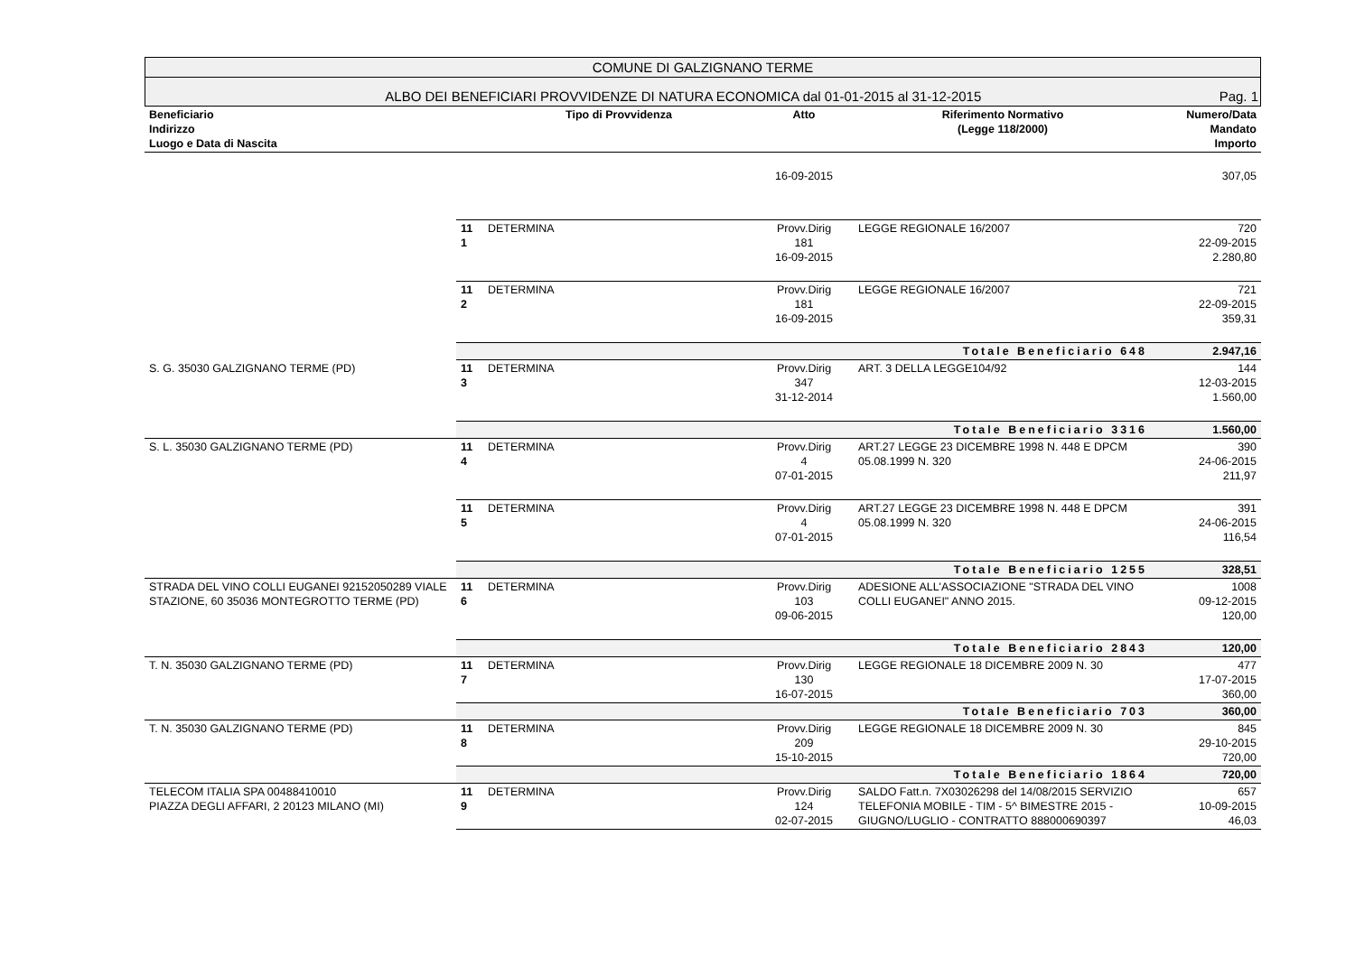COMUNE DI GALZIGNANO TERME
ALBO DEI BENEFICIARI PROVVIDENZE DI NATURA ECONOMICA dal 01-01-2015 al 31-12-2015 Pag. 1
| Beneficiario Indirizzo Luogo e Data di Nascita | | Tipo di Provvidenza | Atto | Riferimento Normativo (Legge 118/2000) | Numero/Data Mandato Importo |
| --- | --- | --- | --- | --- | --- |
| | | | 16-09-2015 | | 307,05 |
| | 11 1 | DETERMINA | Provv.Dirig 181 16-09-2015 | LEGGE REGIONALE 16/2007 | 720 22-09-2015 2.280,80 |
| | 11 2 | DETERMINA | Provv.Dirig 181 16-09-2015 | LEGGE REGIONALE 16/2007 | 721 22-09-2015 359,31 |
| | Totale Beneficiario 648 | | | | 2.947,16 |
| S. G. 35030 GALZIGNANO TERME (PD) | 11 3 | DETERMINA | Provv.Dirig 347 31-12-2014 | ART. 3 DELLA LEGGE104/92 | 144 12-03-2015 1.560,00 |
| | Totale Beneficiario 3316 | | | | 1.560,00 |
| S. L. 35030 GALZIGNANO TERME (PD) | 11 4 | DETERMINA | Provv.Dirig 4 07-01-2015 | ART.27 LEGGE 23 DICEMBRE 1998 N. 448 E DPCM 05.08.1999 N. 320 | 390 24-06-2015 211,97 |
| | 11 5 | DETERMINA | Provv.Dirig 4 07-01-2015 | ART.27 LEGGE 23 DICEMBRE 1998 N. 448 E DPCM 05.08.1999 N. 320 | 391 24-06-2015 116,54 |
| | Totale Beneficiario 1255 | | | | 328,51 |
| STRADA DEL VINO COLLI EUGANEI 92152050289 VIALE STAZIONE, 60 35036 MONTEGROTTO TERME (PD) | 11 6 | DETERMINA | Provv.Dirig 103 09-06-2015 | ADESIONE ALL'ASSOCIAZIONE "STRADA DEL VINO COLLI EUGANEI" ANNO 2015. | 1008 09-12-2015 120,00 |
| | Totale Beneficiario 2843 | | | | 120,00 |
| T. N. 35030 GALZIGNANO TERME (PD) | 11 7 | DETERMINA | Provv.Dirig 130 16-07-2015 | LEGGE REGIONALE 18 DICEMBRE 2009 N. 30 | 477 17-07-2015 360,00 |
| | Totale Beneficiario 703 | | | | 360,00 |
| T. N. 35030 GALZIGNANO TERME (PD) | 11 8 | DETERMINA | Provv.Dirig 209 15-10-2015 | LEGGE REGIONALE 18 DICEMBRE 2009 N. 30 | 845 29-10-2015 720,00 |
| | Totale Beneficiario 1864 | | | | 720,00 |
| TELECOM ITALIA SPA 00488410010 PIAZZA DEGLI AFFARI, 2 20123 MILANO (MI) | 11 9 | DETERMINA | Provv.Dirig 124 02-07-2015 | SALDO Fatt.n. 7X03026298 del 14/08/2015 SERVIZIO TELEFONIA MOBILE - TIM - 5^ BIMESTRE 2015 - GIUGNO/LUGLIO - CONTRATTO 888000690397 | 657 10-09-2015 46,03 |